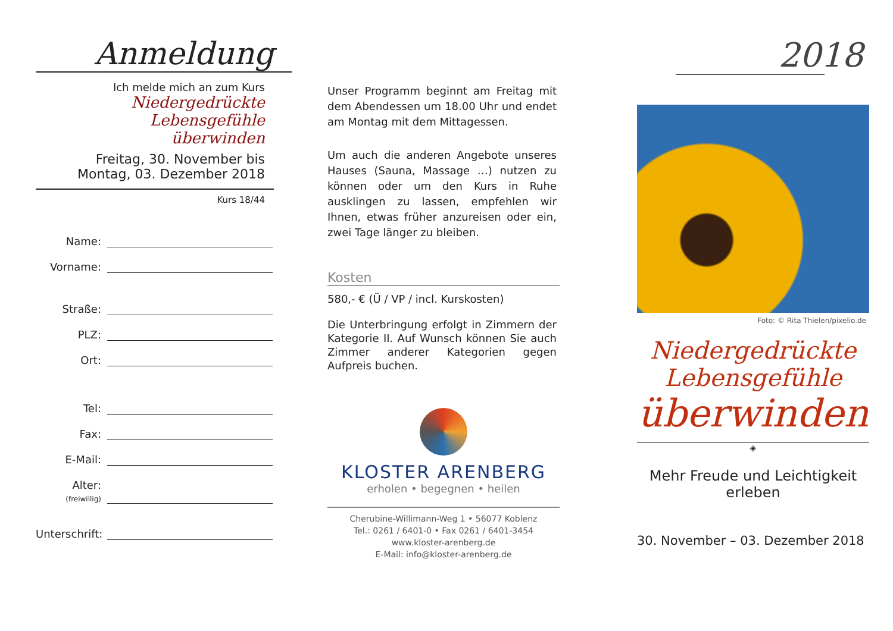Anmeldung
Ich melde mich an zum Kurs
Niedergedrückte Lebensgefühle
überwinden
Freitag, 30. November bis
Montag, 03. Dezember 2018
Kurs 18/44
Name:
Vorname:
Straße:
PLZ:
Ort:
Tel:
Fax:
E-Mail:
Alter:
(freiwillig)
Unterschrift:
Unser Programm beginnt am Freitag mit dem Abendessen um 18.00 Uhr und endet am Montag mit dem Mittagessen.
Um auch die anderen Angebote unseres Hauses (Sauna, Massage …) nutzen zu können oder um den Kurs in Ruhe ausklingen zu lassen, empfehlen wir Ihnen, etwas früher anzureisen oder ein, zwei Tage länger zu bleiben.
Kosten
580,- € (Ü / VP / incl. Kurskosten)
Die Unterbringung erfolgt in Zimmern der Kategorie II. Auf Wunsch können Sie auch Zimmer anderer Kategorien gegen Aufpreis buchen.
KLOSTER ARENBERG
erholen • begegnen • heilen
Cherubine-Willimann-Weg 1 • 56077 Koblenz
Tel.: 0261 / 6401-0 • Fax 0261 / 6401-3454
www.kloster-arenberg.de
E-Mail: info@kloster-arenberg.de
2018
Foto: © Rita Thielen/pixelio.de
Niedergedrückte Lebensgefühle
überwinden
◈
Mehr Freude und Leichtigkeit erleben
30. November – 03. Dezember 2018